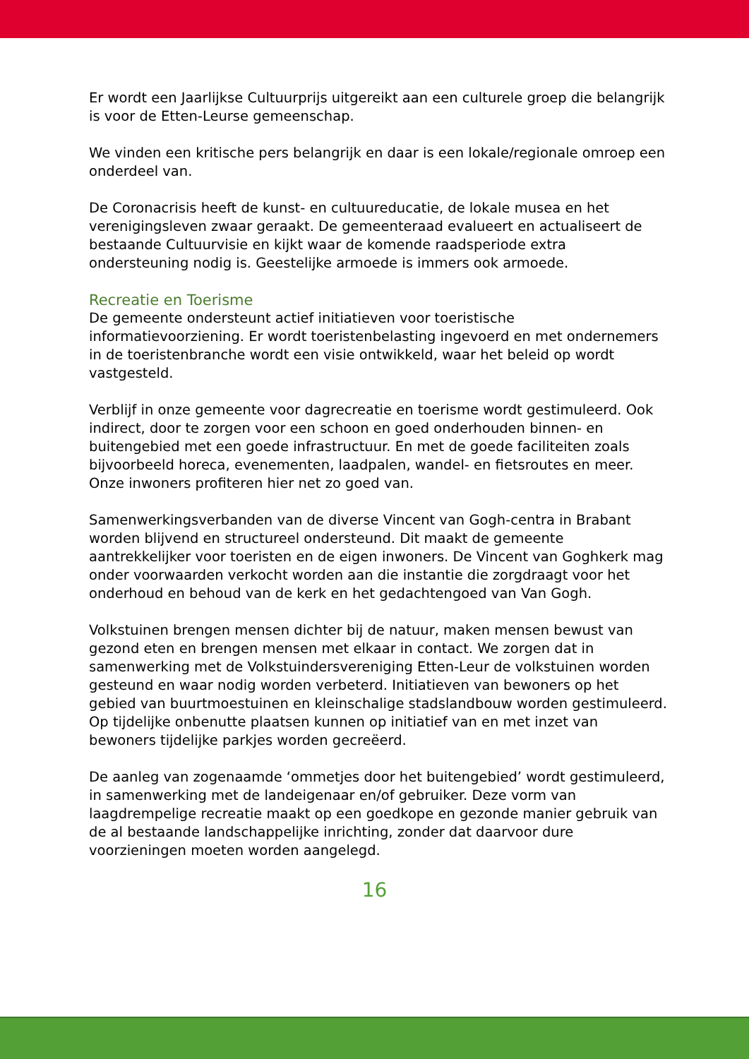Er wordt een Jaarlijkse Cultuurprijs uitgereikt aan een culturele groep die belangrijk is voor de Etten-Leurse gemeenschap.
We vinden een kritische pers belangrijk en daar is een lokale/regionale omroep een onderdeel van.
De Coronacrisis heeft de kunst- en cultuureducatie, de lokale musea en het verenigingsleven zwaar geraakt. De gemeenteraad evalueert en actualiseert de bestaande Cultuurvisie en kijkt waar de komende raadsperiode extra ondersteuning nodig is. Geestelijke armoede is immers ook armoede.
Recreatie en Toerisme
De gemeente ondersteunt actief initiatieven voor toeristische informatievoorziening. Er wordt toeristenbelasting ingevoerd en met ondernemers in de toeristenbranche wordt een visie ontwikkeld, waar het beleid op wordt vastgesteld.
Verblijf in onze gemeente voor dagrecreatie en toerisme wordt gestimuleerd. Ook indirect, door te zorgen voor een schoon en goed onderhouden binnen- en buitengebied met een goede infrastructuur. En met de goede faciliteiten zoals bijvoorbeeld horeca, evenementen, laadpalen, wandel- en fietsroutes en meer. Onze inwoners profiteren hier net zo goed van.
Samenwerkingsverbanden van de diverse Vincent van Gogh-centra in Brabant worden blijvend en structureel ondersteund. Dit maakt de gemeente aantrekkelijker voor toeristen en de eigen inwoners. De Vincent van Goghkerk mag onder voorwaarden verkocht worden aan die instantie die zorgdraagt voor het onderhoud en behoud van de kerk en het gedachtengoed van Van Gogh.
Volkstuinen brengen mensen dichter bij de natuur, maken mensen bewust van gezond eten en brengen mensen met elkaar in contact. We zorgen dat in samenwerking met de Volkstuindersvereniging Etten-Leur de volkstuinen worden gesteund en waar nodig worden verbeterd. Initiatieven van bewoners op het gebied van buurtmoestuinen en kleinschalige stadslandbouw worden gestimuleerd. Op tijdelijke onbenutte plaatsen kunnen op initiatief van en met inzet van bewoners tijdelijke parkjes worden gecreëerd.
De aanleg van zogenaamde ‘ommetjes door het buitengebied’ wordt gestimuleerd, in samenwerking met de landeigenaar en/of gebruiker. Deze vorm van laagdrempelige recreatie maakt op een goedkope en gezonde manier gebruik van de al bestaande landschappelijke inrichting, zonder dat daarvoor dure voorzieningen moeten worden aangelegd.
16